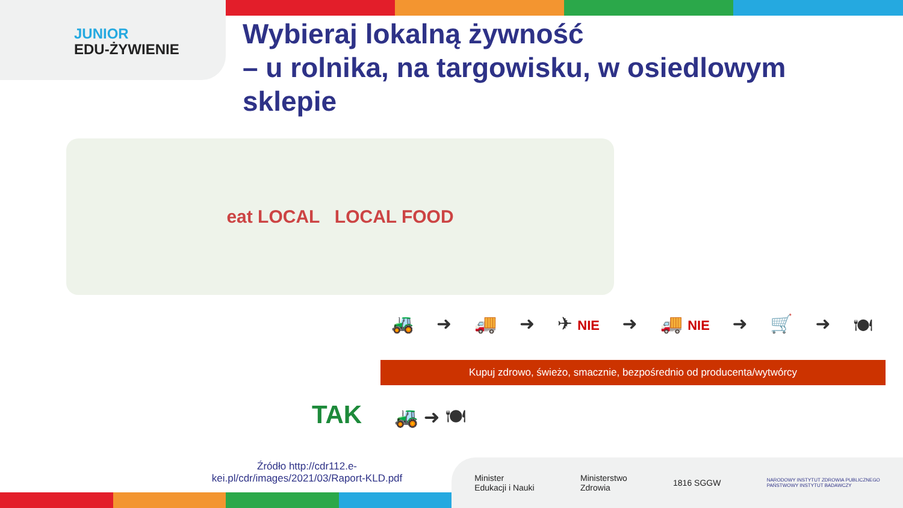JUNIOR
EDU-ŻYWIENIE
Wybieraj lokalną żywność
– u rolnika, na targowisku, w osiedlowym sklepie
eat LOCAL LOCAL FOOD
🚜 ➜ 🚚 ➜ ✈ NIE ➜ 🚚 NIE ➜ 🛒 ➜ 🍽
Kupuj zdrowo, świeżo, smacznie, bezpośrednio od producenta/wytwórcy
TAK 🚜 ➜ 🍽
Źródło http://cdr112.e-kei.pl/cdr/images/2021/03/Raport-KLD.pdf
Minister
Edukacji i Nauki Ministerstwo
Zdrowia 1816 SGGW NARODOWY INSTYTUT ZDROWIA PUBLICZNEGO
PAŃSTWOWY INSTYTUT BADAWCZY